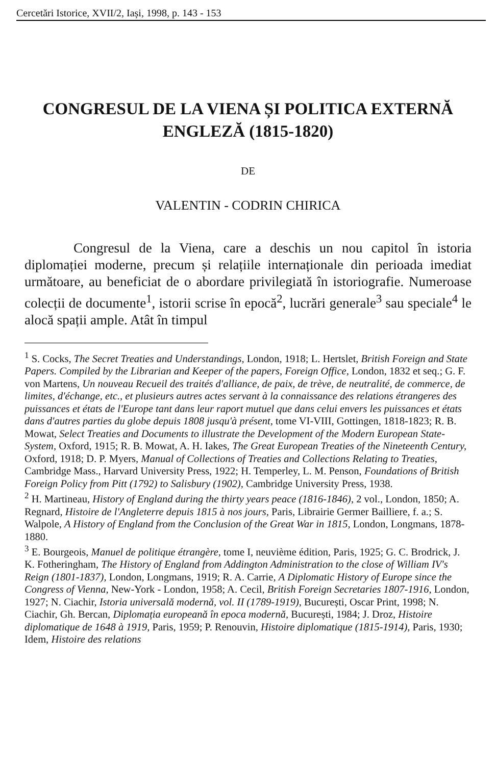Cercetări Istorice, XVII/2, Iași, 1998, p. 143 - 153
CONGRESUL DE LA VIENA ȘI POLITICA EXTERNĂ ENGLEZĂ (1815-1820)
DE
VALENTIN - CODRIN CHIRICA
Congresul de la Viena, care a deschis un nou capitol în istoria diplomației moderne, precum și relațiile internaționale din perioada imediat următoare, au beneficiat de o abordare privilegiată în istoriografie. Numeroase colecții de documente<sup>1</sup>, istorii scrise în epocă<sup>2</sup>, lucrări generale<sup>3</sup> sau speciale<sup>4</sup> le alocă spații ample. Atât în timpul
<sup>1</sup> S. Cocks, The Secret Treaties and Understandings, London, 1918; L. Hertslet, British Foreign and State Papers. Compiled by the Librarian and Keeper of the papers, Foreign Office, London, 1832 et seq.; G. F. von Martens, Un nouveau Recueil des traités d'alliance, de paix, de trève, de neutralité, de commerce, de limites, d'échange, etc., et plusieurs autres actes servant à la connaissance des relations étrangeres des puissances et états de l'Europe tant dans leur raport mutuel que dans celui envers les puissances et états dans d'autres parties du globe depuis 1808 jusqu'à présent, tome VI-VIII, Gottingen, 1818-1823; R. B. Mowat, Select Treaties and Documents to illustrate the Development of the Modern European State-System, Oxford, 1915; R. B. Mowat, A. H. Iakes, The Great European Treaties of the Nineteenth Century, Oxford, 1918; D. P. Myers, Manual of Collections of Treaties and Collections Relating to Treaties, Cambridge Mass., Harvard University Press, 1922; H. Temperley, L. M. Penson, Foundations of British Foreign Policy from Pitt (1792) to Salisbury (1902), Cambridge University Press, 1938.
<sup>2</sup> H. Martineau, History of England during the thirty years peace (1816-1846), 2 vol., London, 1850; A. Regnard, Histoire de l'Angleterre depuis 1815 à nos jours, Paris, Librairie Germer Bailliere, f. a.; S. Walpole, A History of England from the Conclusion of the Great War in 1815, London, Longmans, 1878-1880.
<sup>3</sup> E. Bourgeois, Manuel de politique étrangère, tome I, neuvième édition, Paris, 1925; G. C. Brodrick, J. K. Fotheringham, The History of England from Addington Administration to the close of William IV's Reign (1801-1837), London, Longmans, 1919; R. A. Carrie, A Diplomatic History of Europe since the Congress of Vienna, New-York - London, 1958; A. Cecil, British Foreign Secretaries 1807-1916, London, 1927; N. Ciachir, Istoria universală modernă, vol. II (1789-1919), București, Oscar Print, 1998; N. Ciachir, Gh. Bercan, Diplomația europeană în epoca modernă, București, 1984; J. Droz, Histoire diplomatique de 1648 à 1919, Paris, 1959; P. Renouvin, Histoire diplomatique (1815-1914), Paris, 1930; Idem, Histoire des relations